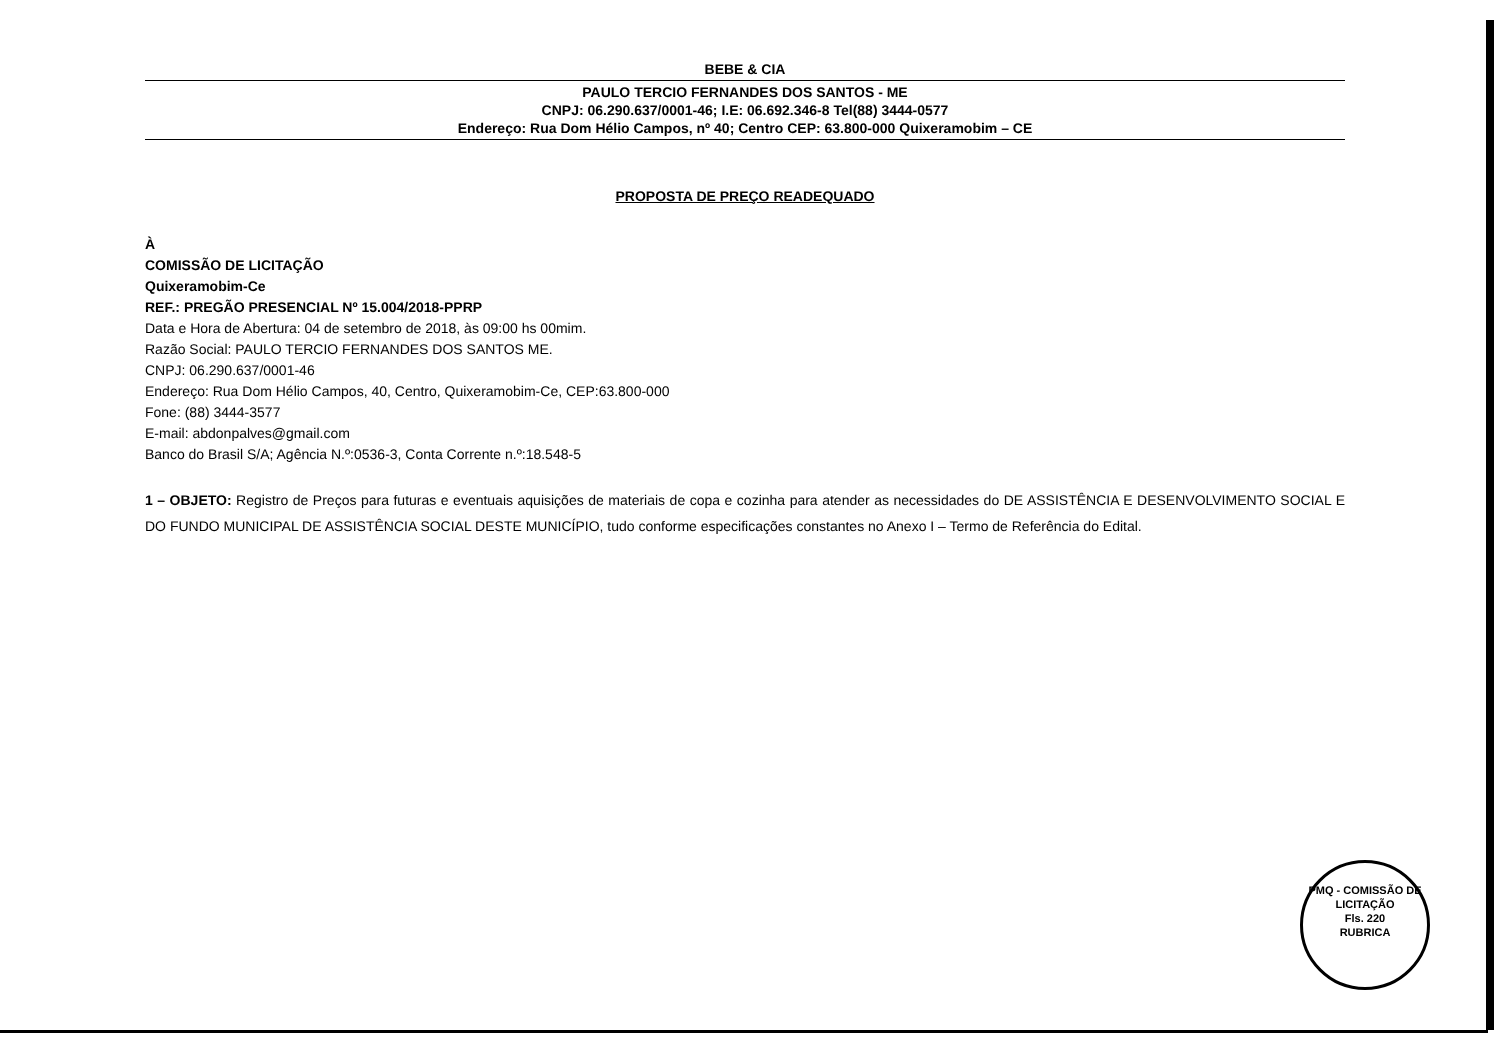BEBE & CIA
PAULO TERCIO FERNANDES DOS SANTOS - ME
CNPJ: 06.290.637/0001-46; I.E: 06.692.346-8 Tel(88) 3444-0577
Endereço: Rua Dom Hélio Campos, nº 40; Centro CEP: 63.800-000 Quixeramobim – CE
PROPOSTA DE PREÇO READEQUADO
À
COMISSÃO DE LICITAÇÃO
Quixeramobim-Ce
REF.: PREGÃO PRESENCIAL Nº 15.004/2018-PPRP
Data e Hora de Abertura: 04 de setembro de 2018, às 09:00 hs 00mim.
Razão Social: PAULO TERCIO FERNANDES DOS SANTOS ME.
CNPJ: 06.290.637/0001-46
Endereço: Rua Dom Hélio Campos, 40, Centro, Quixeramobim-Ce, CEP:63.800-000
Fone: (88) 3444-3577
E-mail: abdonpalves@gmail.com
Banco do Brasil S/A; Agência N.º:0536-3, Conta Corrente n.º:18.548-5
1 – OBJETO: Registro de Preços para futuras e eventuais aquisições de materiais de copa e cozinha para atender as necessidades do DE ASSISTÊNCIA E DESENVOLVIMENTO SOCIAL E DO FUNDO MUNICIPAL DE ASSISTÊNCIA SOCIAL DESTE MUNICÍPIO, tudo conforme especificações constantes no Anexo I – Termo de Referência do Edital.
PMQ - COMISSÃO DE LICITAÇÃO
Fls. 220
RUBRICA